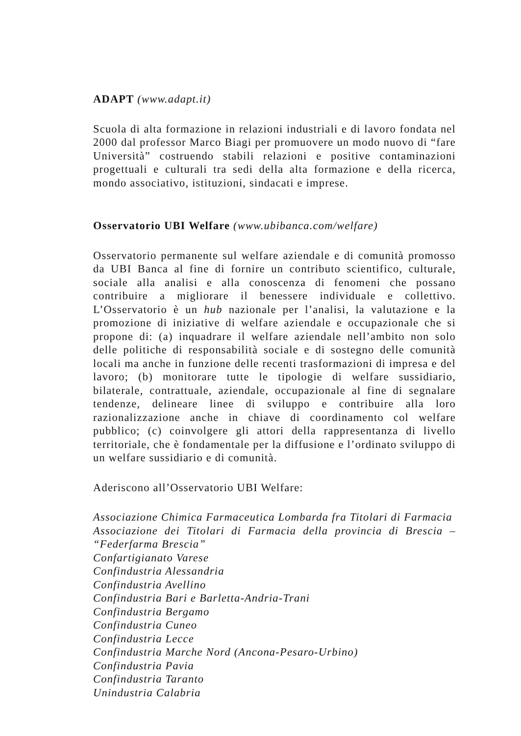ADAPT (www.adapt.it)
Scuola di alta formazione in relazioni industriali e di lavoro fondata nel 2000 dal professor Marco Biagi per promuovere un modo nuovo di “fare Università” costruendo stabili relazioni e positive contaminazioni progettuali e culturali tra sedi della alta formazione e della ricerca, mondo associativo, istituzioni, sindacati e imprese.
Osservatorio UBI Welfare (www.ubibanca.com/welfare)
Osservatorio permanente sul welfare aziendale e di comunità promosso da UBI Banca al fine di fornire un contributo scientifico, culturale, sociale alla analisi e alla conoscenza di fenomeni che possano contribuire a migliorare il benessere individuale e collettivo. L’Osservatorio è un hub nazionale per l’analisi, la valutazione e la promozione di iniziative di welfare aziendale e occupazionale che si propone di: (a) inquadrare il welfare aziendale nell’ambito non solo delle politiche di responsabilità sociale e di sostegno delle comunità locali ma anche in funzione delle recenti trasformazioni di impresa e del lavoro; (b) monitorare tutte le tipologie di welfare sussidiario, bilaterale, contrattuale, aziendale, occupazionale al fine di segnalare tendenze, delineare linee di sviluppo e contribuire alla loro razionalizzazione anche in chiave di coordinamento col welfare pubblico; (c) coinvolgere gli attori della rappresentanza di livello territoriale, che è fondamentale per la diffusione e l’ordinato sviluppo di un welfare sussidiario e di comunità.
Aderiscono all’Osservatorio UBI Welfare:
Associazione Chimica Farmaceutica Lombarda fra Titolari di Farmacia
Associazione dei Titolari di Farmacia della provincia di Brescia – “Federfarma Brescia”
Confartigianato Varese
Confindustria Alessandria
Confindustria Avellino
Confindustria Bari e Barletta-Andria-Trani
Confindustria Bergamo
Confindustria Cuneo
Confindustria Lecce
Confindustria Marche Nord (Ancona-Pesaro-Urbino)
Confindustria Pavia
Confindustria Taranto
Unindustria Calabria